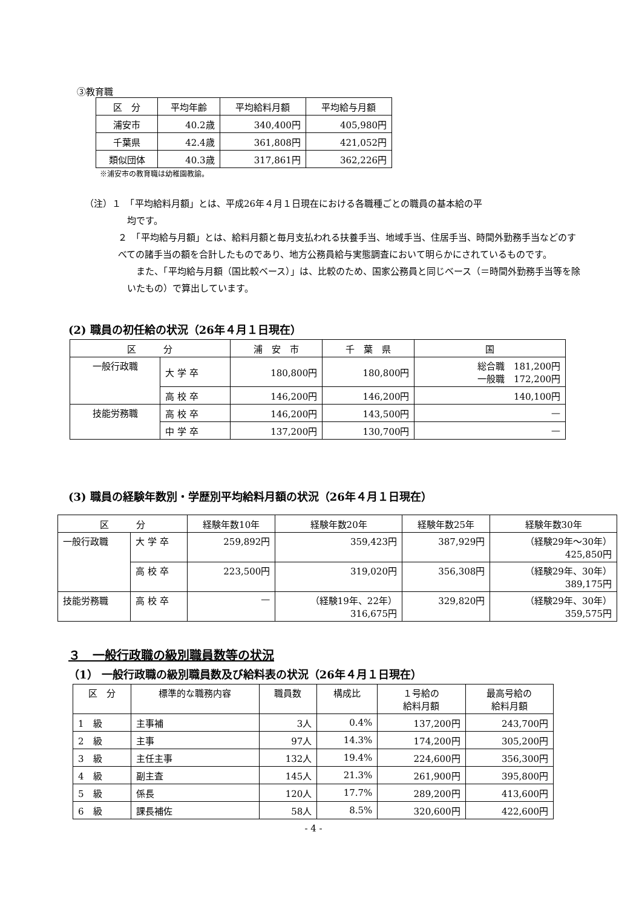③教育職
| 区 分 | 平均年齢 | 平均給料月額 | 平均給与月額 |
| --- | --- | --- | --- |
| 浦安市 | 40.2歳 | 340,400円 | 405,980円 |
| 千葉県 | 42.4歳 | 361,808円 | 421,052円 |
| 類似団体 | 40.3歳 | 317,861円 | 362,226円 |
※浦安市の教育職は幼稚園教諭。
（注）１　「平均給料月額」とは、平成26年４月１日現在における各職種ごとの職員の基本給の平
均です。
２　「平均給与月額」とは、給料月額と毎月支払われる扶養手当、地域手当、住居手当、時間外勤務手当などのすべての諸手当の額を合計したものであり、地方公務員給与実態調査において明らかにされているものです。
　また、「平均給与月額（国比較ベース）」は、比較のため、国家公務員と同じベース（＝時間外勤務手当等を除いたもの）で算出しています。
(2) 職員の初任給の状況（26年４月１日現在）
| 区 分 | | 浦 安 市 | 千 葉 県 | 国 |
| --- | --- | --- | --- | --- |
| 一般行政職 | 大 学 卒 | 180,800円 | 180,800円 | 総合職 181,200円 一般職 172,200円 |
| | 高 校 卒 | 146,200円 | 146,200円 | 140,100円 |
| 技能労務職 | 高 校 卒 | 146,200円 | 143,500円 | — |
| | 中 学 卒 | 137,200円 | 130,700円 | — |
(3) 職員の経験年数別・学歴別平均給料月額の状況（26年４月１日現在）
| 区 分 | | 経験年数10年 | 経験年数20年 | 経験年数25年 | 経験年数30年 |
| --- | --- | --- | --- | --- | --- |
| 一般行政職 | 大 学 卒 | 259,892円 | 359,423円 | 387,929円 | （経験29年～30年） 425,850円 |
| | 高 校 卒 | 223,500円 | 319,020円 | 356,308円 | （経験29年、30年） 389,175円 |
| 技能労務職 | 高 校 卒 | — | （経験19年、22年） 316,675円 | 329,820円 | （経験29年、30年） 359,575円 |
３　一般行政職の級別職員数等の状況
（1） 一般行政職の級別職員数及び給料表の状況（26年４月１日現在）
| 区 分 | 標準的な職務内容 | 職員数 | 構成比 | １号給の 給料月額 | 最高号給の 給料月額 |
| --- | --- | --- | --- | --- | --- |
| 1 級 | 主事補 | 3人 | 0.4% | 137,200円 | 243,700円 |
| 2 級 | 主事 | 97人 | 14.3% | 174,200円 | 305,200円 |
| 3 級 | 主任主事 | 132人 | 19.4% | 224,600円 | 356,300円 |
| 4 級 | 副主査 | 145人 | 21.3% | 261,900円 | 395,800円 |
| 5 級 | 係長 | 120人 | 17.7% | 289,200円 | 413,600円 |
| 6 級 | 課長補佐 | 58人 | 8.5% | 320,600円 | 422,600円 |
- 4 -